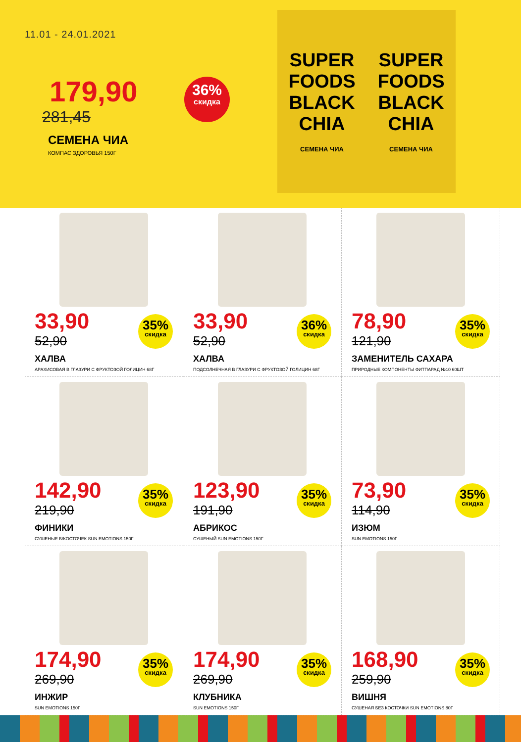11.01 - 24.01.2021
179,90
281,45
СЕМЕНА ЧИА
КОМПАС ЗДОРОВЬЯ 150Г
36%
скидка
SUPER FOODS
BLACK CHIA
СЕМЕНА ЧИА
SUPER FOODS
BLACK CHIA
СЕМЕНА ЧИА
33,90
52,90
ХАЛВА
АРАХИСОВАЯ В ГЛАЗУРИ С ФРУКТОЗОЙ ГОЛИЦИН 68Г
35%
скидка
33,90
52,90
ХАЛВА
ПОДСОЛНЕЧНАЯ В ГЛАЗУРИ С ФРУКТОЗОЙ ГОЛИЦИН 68Г
36%
скидка
78,90
121,90
ЗАМЕНИТЕЛЬ САХАРА
ПРИРОДНЫЕ КОМПОНЕНТЫ ФИТПАРАД №10 60ШТ
35%
скидка
142,90
219,90
ФИНИКИ
СУШЕНЫЕ Б/КОСТОЧЕК SUN EMOTIONS 150Г
35%
скидка
123,90
191,90
АБРИКОС
СУШЕНЫЙ SUN EMOTIONS 150Г
35%
скидка
73,90
114,90
ИЗЮМ
SUN EMOTIONS 150Г
35%
скидка
174,90
269,90
ИНЖИР
SUN EMOTIONS 150Г
35%
скидка
174,90
269,90
КЛУБНИКА
SUN EMOTIONS 150Г
35%
скидка
168,90
259,90
ВИШНЯ
СУШЕНАЯ БЕЗ КОСТОЧКИ SUN EMOTIONS 80Г
35%
скидка